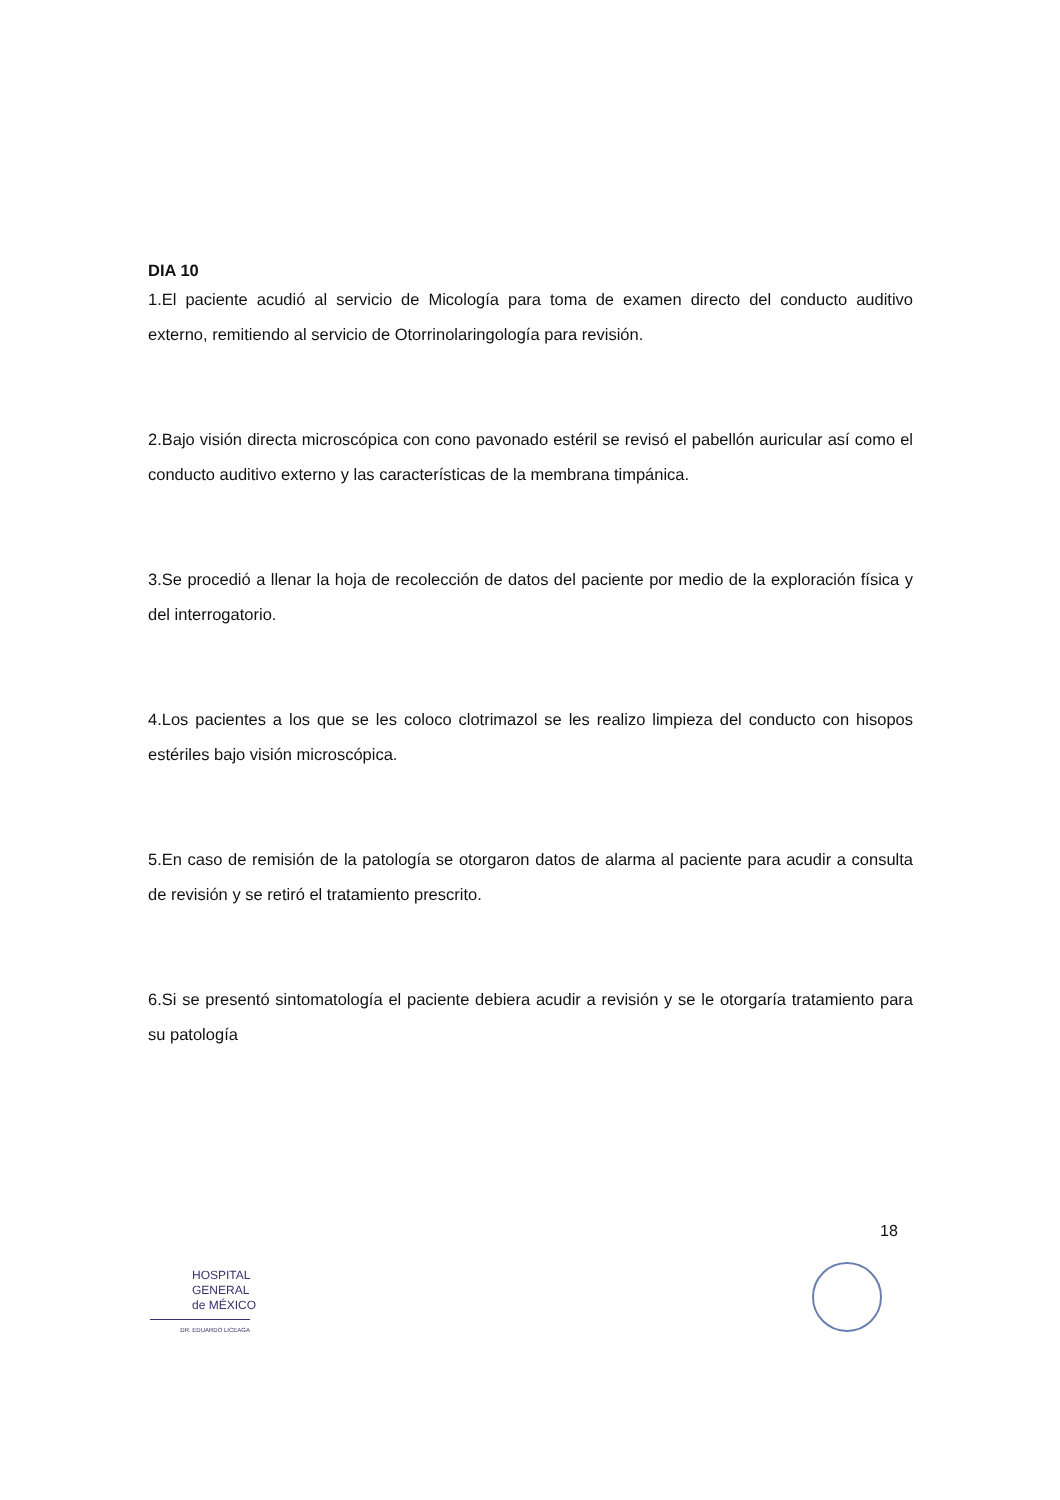DIA 10
1.El paciente acudió al servicio de Micología para toma de examen directo del conducto auditivo externo, remitiendo al servicio de Otorrinolaringología para revisión.
2.Bajo visión directa microscópica con cono pavonado estéril se revisó el pabellón auricular así como el conducto auditivo externo y las características de la membrana timpánica.
3.Se procedió a llenar la hoja de recolección de datos del paciente por medio de la exploración física y del interrogatorio.
4.Los pacientes a los que se les coloco clotrimazol se les realizo limpieza del conducto con hisopos estériles bajo visión microscópica.
5.En caso de remisión de la patología se otorgaron datos de alarma al paciente para acudir a consulta de revisión y se retiró el tratamiento prescrito.
6.Si se presentó sintomatología el paciente debiera acudir a revisión y se le otorgaría tratamiento para su patología
18
HOSPITAL
GENERAL
de MÉXICO
DR. EDUARDO LICEAGA